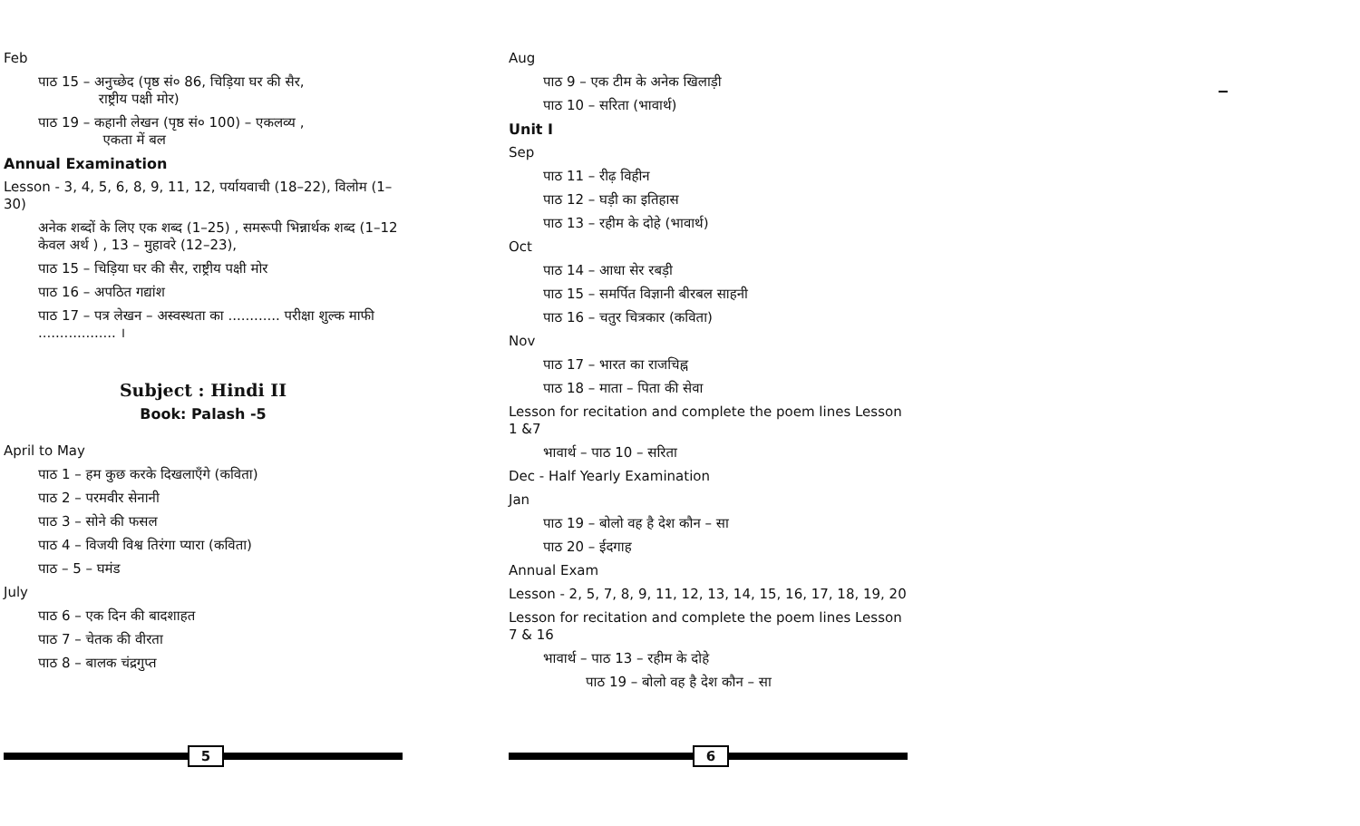Feb
पाठ 15 – अनुच्छेद (पृष्ठ सं० 86, चिड़िया घर की सैर,
राष्ट्रीय पक्षी मोर)
पाठ 19 – कहानी लेखन (पृष्ठ सं० 100) – एकलव्य ,
एकता में बल
Annual Examination
Lesson - 3, 4, 5, 6, 8, 9, 11, 12, पर्यायवाची (18–22), विलोम (1–30)
अनेक शब्दों के लिए एक शब्द (1–25) , समरूपी भिन्नार्थक शब्द (1–12 केवल अर्थ ) , 13 – मुहावरे (12–23),
पाठ 15 – चिड़िया घर की सैर, राष्ट्रीय पक्षी मोर
पाठ 16 – अपठित गद्यांश
पाठ 17 – पत्र लेखन – अस्वस्थता का ............ परीक्षा शुल्क माफी .................. ।
Subject : Hindi II
Book: Palash -5
April to May
पाठ 1 – हम कुछ करके दिखलाएँगे (कविता)
पाठ 2 – परमवीर सेनानी
पाठ 3 – सोने की फसल
पाठ 4 – विजयी विश्व तिरंगा प्यारा (कविता)
पाठ – 5 – घमंड
July
पाठ 6 – एक दिन की बादशाहत
पाठ 7 – चेतक की वीरता
पाठ 8 – बालक चंद्रगुप्त
5
Aug
पाठ 9 – एक टीम के अनेक खिलाड़ी
पाठ 10 – सरिता (भावार्थ)
Unit I
Sep
पाठ 11 – रीढ़ विहीन
पाठ 12 – घड़ी का इतिहास
पाठ 13 – रहीम के दोहे (भावार्थ)
Oct
पाठ 14 – आधा सेर रबड़ी
पाठ 15 – समर्पित विज्ञानी बीरबल साहनी
पाठ 16 – चतुर चित्रकार (कविता)
Nov
पाठ 17 – भारत का राजचिह्न
पाठ 18 – माता – पिता की सेवा
Lesson for recitation and complete the poem lines Lesson 1 &7
भावार्थ – पाठ 10 – सरिता
Dec - Half Yearly Examination
Jan
पाठ 19 – बोलो वह है देश कौन – सा
पाठ 20 – ईदगाह
Annual Exam
Lesson - 2, 5, 7, 8, 9, 11, 12, 13, 14, 15, 16, 17, 18, 19, 20
Lesson for recitation and complete the poem lines Lesson 7 & 16
भावार्थ – पाठ 13 – रहीम के दोहे
पाठ 19 – बोलो वह है देश कौन – सा
6